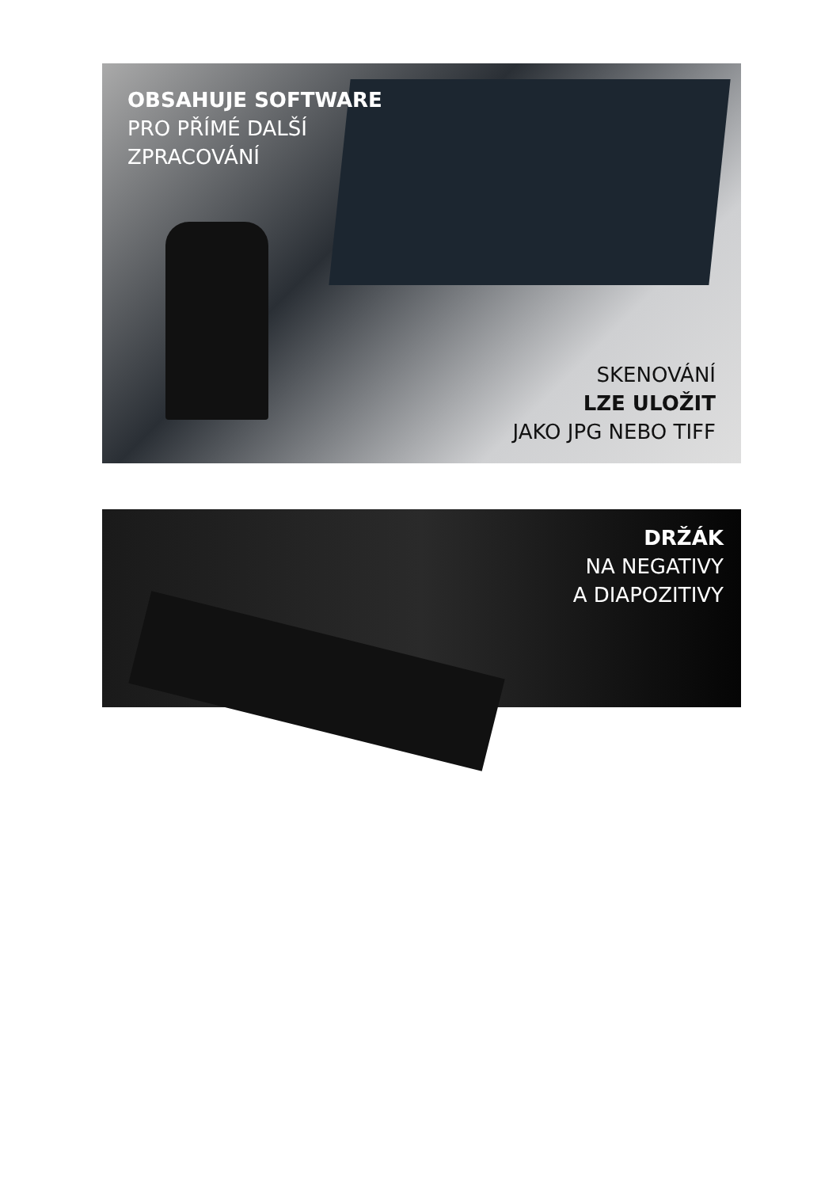OBSAHUJE SOFTWARE
PRO PŘÍMÉ DALŠÍ
ZPRACOVÁNÍ
SKENOVÁNÍ
LZE ULOŽIT
JAKO JPG NEBO TIFF
DRŽÁK
NA NEGATIVY
A DIAPOZITIVY